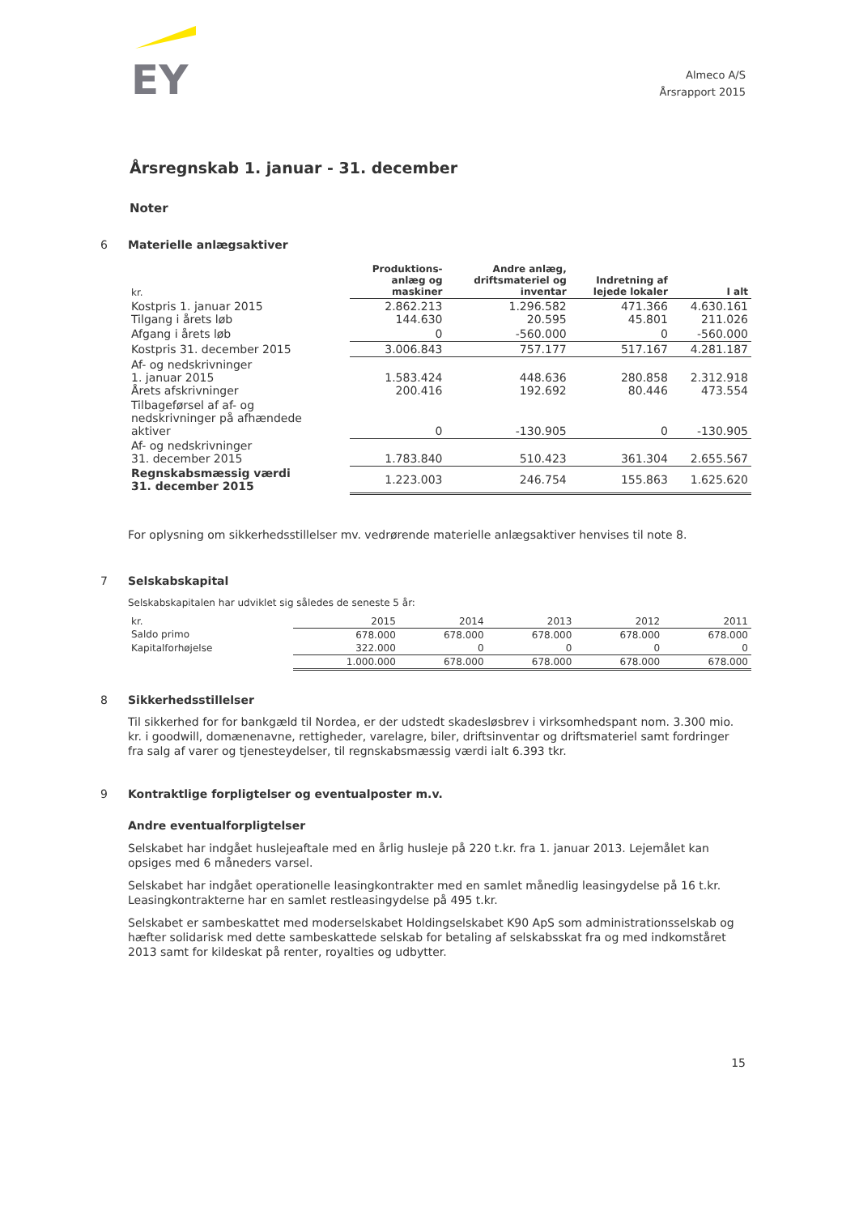EY
Almeco A/S
Årsrapport 2015
Årsregnskab 1. januar - 31. december
Noter
6 Materielle anlægsaktiver
| kr. | Produktions- anlæg og maskiner | Andre anlæg, driftsmateriel og inventar | Indretning af lejede lokaler | I alt |
| --- | --- | --- | --- | --- |
| Kostpris 1. januar 2015 Tilgang i årets løb | 2.862.213 144.630 | 1.296.582 20.595 | 471.366 45.801 | 4.630.161 211.026 |
| Afgang i årets løb | 0 | -560.000 | 0 | -560.000 |
| Kostpris 31. december 2015 | 3.006.843 | 757.177 | 517.167 | 4.281.187 |
| Af- og nedskrivninger 1. januar 2015 Årets afskrivninger | 1.583.424 200.416 | 448.636 192.692 | 280.858 80.446 | 2.312.918 473.554 |
| Tilbageførsel af af- og nedskrivninger på afhændede aktiver | 0 | -130.905 | 0 | -130.905 |
| Af- og nedskrivninger 31. december 2015 | 1.783.840 | 510.423 | 361.304 | 2.655.567 |
| Regnskabsmæssig værdi 31. december 2015 | 1.223.003 | 246.754 | 155.863 | 1.625.620 |
For oplysning om sikkerhedsstillelser mv. vedrørende materielle anlægsaktiver henvises til note 8.
7 Selskabskapital
Selskabskapitalen har udviklet sig således de seneste 5 år:
| kr. | 2015 | 2014 | 2013 | 2012 | 2011 |
| --- | --- | --- | --- | --- | --- |
| Saldo primo | 678.000 | 678.000 | 678.000 | 678.000 | 678.000 |
| Kapitalforhøjelse | 322.000 | 0 | 0 | 0 | 0 |
| | 1.000.000 | 678.000 | 678.000 | 678.000 | 678.000 |
8 Sikkerhedsstillelser
Til sikkerhed for for bankgæld til Nordea, er der udstedt skadesløsbrev i virksomhedspant nom. 3.300 mio. kr. i goodwill, domænenavne, rettigheder, varelagre, biler, driftsinventar og driftsmateriel samt fordringer fra salg af varer og tjenesteydelser, til regnskabsmæssig værdi ialt 6.393 tkr.
9 Kontraktlige forpligtelser og eventualposter m.v.
Andre eventualforpligtelser
Selskabet har indgået huslejeaftale med en årlig husleje på 220 t.kr. fra 1. januar 2013. Lejemålet kan opsiges med 6 måneders varsel.
Selskabet har indgået operationelle leasingkontrakter med en samlet månedlig leasingydelse på 16 t.kr. Leasingkontrakterne har en samlet restleasingydelse på 495 t.kr.
Selskabet er sambeskattet med moderselskabet Holdingselskabet K90 ApS som administrationsselskab og hæfter solidarisk med dette sambeskattede selskab for betaling af selskabsskat fra og med indkomståret 2013 samt for kildeskat på renter, royalties og udbytter.
15